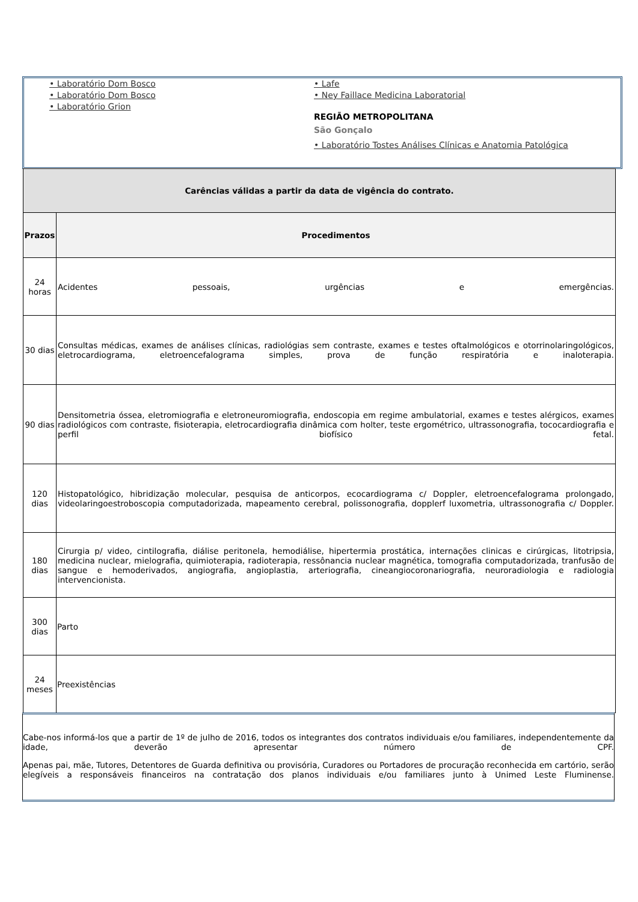• Laboratório Dom Bosco
• Laboratório Dom Bosco
• Laboratório Grion
• Lafe
• Ney Faillace Medicina Laboratorial
REGIÃO METROPOLITANA
São Gonçalo
• Laboratório Tostes Análises Clínicas e Anatomia Patológica
| Carências válidas a partir da data de vigência do contrato. | |
| Prazos | Procedimentos |
| 24 horas | Acidentes pessoais, urgências e emergências. |
| 30 dias | Consultas médicas, exames de análises clínicas, radiológias sem contraste, exames e testes oftalmológicos e otorrinolaringológicos, eletrocardiograma, eletroencefalograma simples, prova de função respiratória e inaloterapia. |
| 90 dias | Densitometria óssea, eletromiografia e eletroneuromiografia, endoscopia em regime ambulatorial, exames e testes alérgicos, exames radiológicos com contraste, fisioterapia, eletrocardiografia dinâmica com holter, teste ergométrico, ultrassonografia, tococardiografia e perfil biofísico fetal. |
| 120 dias | Histopatológico, hibridização molecular, pesquisa de anticorpos, ecocardiograma c/ Doppler, eletroencefalograma prolongado, videolaringoestroboscopia computadorizada, mapeamento cerebral, polissonografia, dopplerf luxometria, ultrassonografia c/ Doppler. |
| 180 dias | Cirurgia p/ video, cintilografia, diálise peritonela, hemodiálise, hipertermia prostática, internações clinicas e cirúrgicas, litotripsia, medicina nuclear, mielografia, quimioterapia, radioterapia, ressônancia nuclear magnética, tomografia computadorizada, tranfusão de sangue e hemoderivados, angiografia, angioplastia, arteriografia, cineangiocoronariografia, neuroradiologia e radiologia intervencionista. |
| 300 dias | Parto |
| 24 meses | Preexistências |
Cabe-nos informá-los que a partir de 1º de julho de 2016, todos os integrantes dos contratos individuais e/ou familiares, independentemente da idade, deverão apresentar número de CPF.
Apenas pai, mãe, Tutores, Detentores de Guarda definitiva ou provisória, Curadores ou Portadores de procuração reconhecida em cartório, serão elegíveis a responsáveis financeiros na contratação dos planos individuais e/ou familiares junto à Unimed Leste Fluminense.